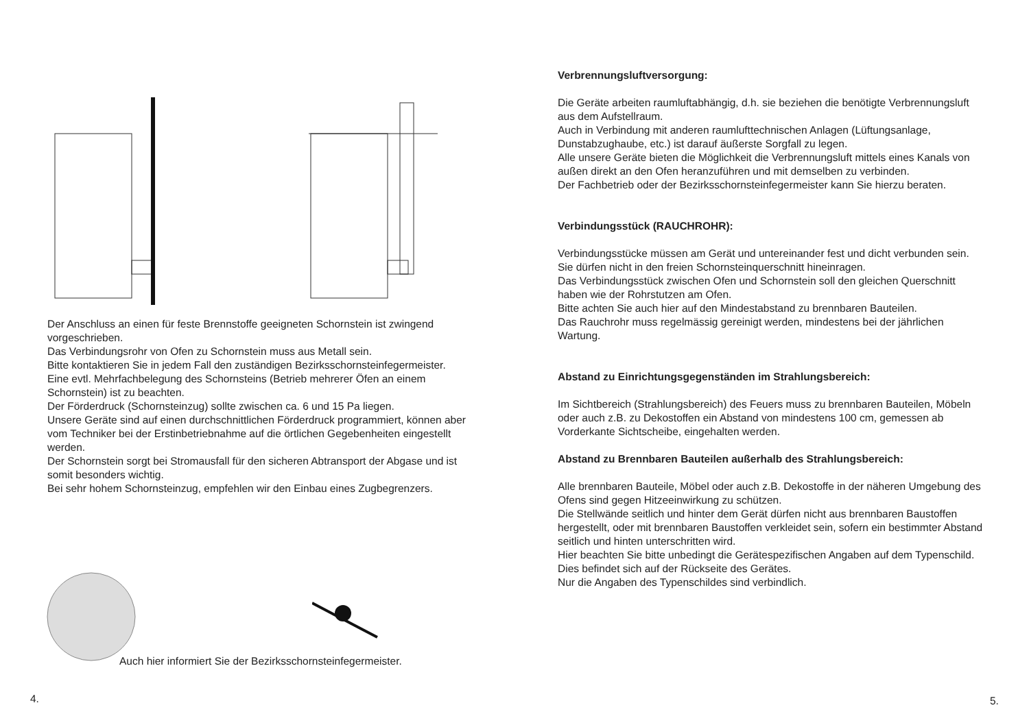Der Anschluss an einen für feste Brennstoffe geeigneten Schornstein ist zwingend vorgeschrieben.
Das Verbindungsrohr von Ofen zu Schornstein muss aus Metall sein.
Bitte kontaktieren Sie in jedem Fall den zuständigen Bezirksschornsteinfegermeister.
Eine evtl. Mehrfachbelegung des Schornsteins (Betrieb mehrerer Öfen an einem Schornstein) ist zu beachten.
Der Förderdruck (Schornsteinzug) sollte zwischen ca. 6 und 15 Pa liegen.
Unsere Geräte sind auf einen durchschnittlichen Förderdruck programmiert, können aber vom Techniker bei der Erstinbetriebnahme auf die örtlichen Gegebenheiten eingestellt werden.
Der Schornstein sorgt bei Stromausfall für den sicheren Abtransport der Abgase und ist somit besonders wichtig.
Bei sehr hohem Schornsteinzug, empfehlen wir den Einbau eines Zugbegrenzers.
Auch hier informiert Sie der Bezirksschornsteinfegermeister.
4.
Verbrennungsluftversorgung:
Die Geräte arbeiten raumluftabhängig, d.h. sie beziehen die benötigte Verbrennungsluft aus dem Aufstellraum.
Auch in Verbindung mit anderen raumlufttechnischen Anlagen (Lüftungsanlage, Dunstabzughaube, etc.) ist darauf äußerste Sorgfall zu legen.
Alle unsere Geräte bieten die Möglichkeit die Verbrennungsluft mittels eines Kanals von außen direkt an den Ofen heranzuführen und mit demselben zu verbinden.
Der Fachbetrieb oder der Bezirksschornsteinfegermeister kann Sie hierzu beraten.
Verbindungsstück (RAUCHROHR):
Verbindungsstücke müssen am Gerät und untereinander fest und dicht verbunden sein.
Sie dürfen nicht in den freien Schornsteinquerschnitt hineinragen.
Das Verbindungsstück zwischen Ofen und Schornstein soll den gleichen Querschnitt haben wie der Rohrstutzen am Ofen.
Bitte achten Sie auch hier auf den Mindestabstand zu brennbaren Bauteilen.
Das Rauchrohr muss regelmässig gereinigt werden, mindestens bei der jährlichen Wartung.
Abstand zu Einrichtungsgegenständen im Strahlungsbereich:
Im Sichtbereich (Strahlungsbereich) des Feuers muss zu brennbaren Bauteilen, Möbeln oder auch z.B. zu Dekostoffen ein Abstand von mindestens 100 cm, gemessen ab Vorderkante Sichtscheibe, eingehalten werden.
Abstand zu Brennbaren Bauteilen außerhalb des Strahlungsbereich:
Alle brennbaren Bauteile, Möbel oder auch z.B. Dekostoffe in der näheren Umgebung des Ofens sind gegen Hitzeeinwirkung zu schützen.
Die Stellwände seitlich und hinter dem Gerät dürfen nicht aus brennbaren Baustoffen hergestellt, oder mit brennbaren Baustoffen verkleidet sein, sofern ein bestimmter Abstand seitlich und hinten unterschritten wird.
Hier beachten Sie bitte unbedingt die Gerätespezifischen Angaben auf dem Typenschild.
Dies befindet sich auf der Rückseite des Gerätes.
Nur die Angaben des Typenschildes sind verbindlich.
5.